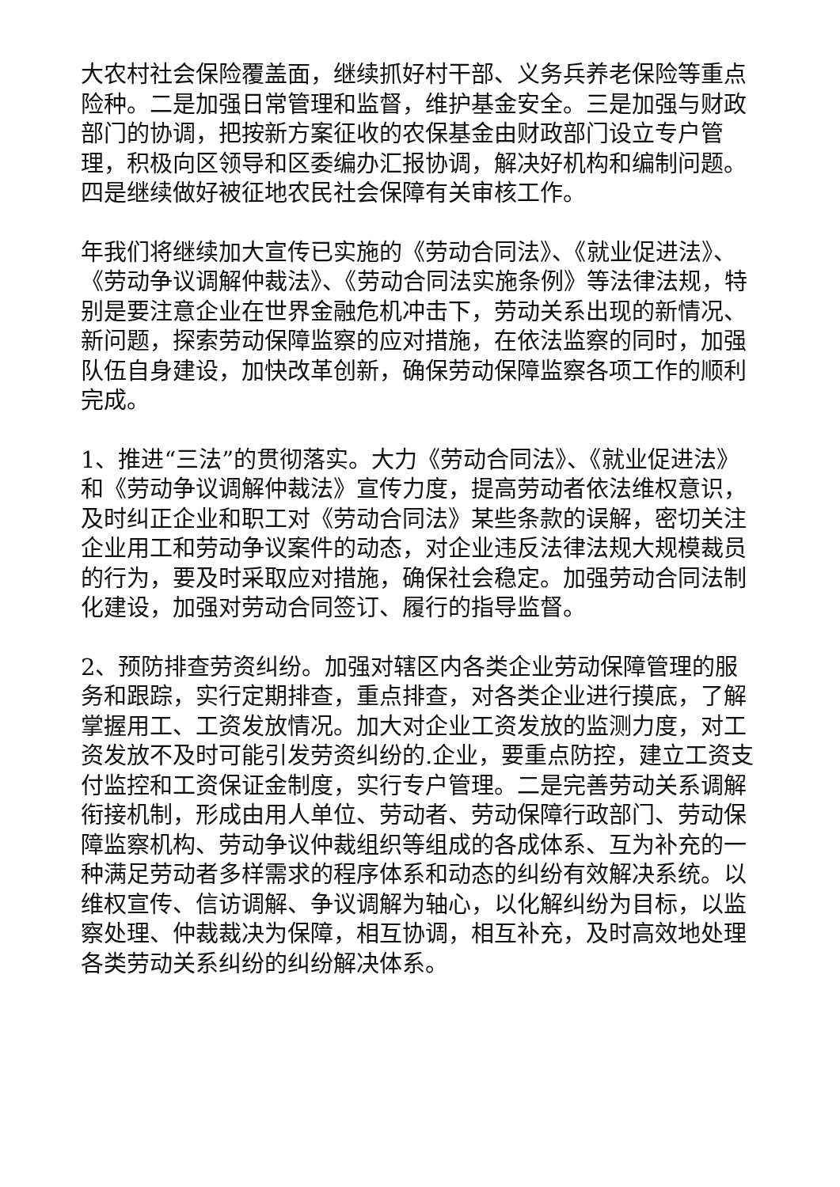大农村社会保险覆盖面，继续抓好村干部、义务兵养老保险等重点险种。二是加强日常管理和监督，维护基金安全。三是加强与财政部门的协调，把按新方案征收的农保基金由财政部门设立专户管理，积极向区领导和区委编办汇报协调，解决好机构和编制问题。四是继续做好被征地农民社会保障有关审核工作。
年我们将继续加大宣传已实施的《劳动合同法》、《就业促进法》、《劳动争议调解仲裁法》、《劳动合同法实施条例》等法律法规，特别是要注意企业在世界金融危机冲击下，劳动关系出现的新情况、新问题，探索劳动保障监察的应对措施，在依法监察的同时，加强队伍自身建设，加快改革创新，确保劳动保障监察各项工作的顺利完成。
1、推进“三法”的贯彻落实。大力《劳动合同法》、《就业促进法》和《劳动争议调解仲裁法》宣传力度，提高劳动者依法维权意识，及时纠正企业和职工对《劳动合同法》某些条款的误解，密切关注企业用工和劳动争议案件的动态，对企业违反法律法规大规模裁员的行为，要及时采取应对措施，确保社会稳定。加强劳动合同法制化建设，加强对劳动合同签订、履行的指导监督。
2、预防排查劳资纠纷。加强对辖区内各类企业劳动保障管理的服务和跟踪，实行定期排查，重点排查，对各类企业进行摸底，了解掌握用工、工资发放情况。加大对企业工资发放的监测力度，对工资发放不及时可能引发劳资纠纷的.企业，要重点防控，建立工资支付监控和工资保证金制度，实行专户管理。二是完善劳动关系调解衔接机制，形成由用人单位、劳动者、劳动保障行政部门、劳动保障监察机构、劳动争议仲裁组织等组成的各成体系、互为补充的一种满足劳动者多样需求的程序体系和动态的纠纷有效解决系统。以维权宣传、信访调解、争议调解为轴心，以化解纠纷为目标，以监察处理、仲裁裁决为保障，相互协调，相互补充，及时高效地处理各类劳动关系纠纷的纠纷解决体系。